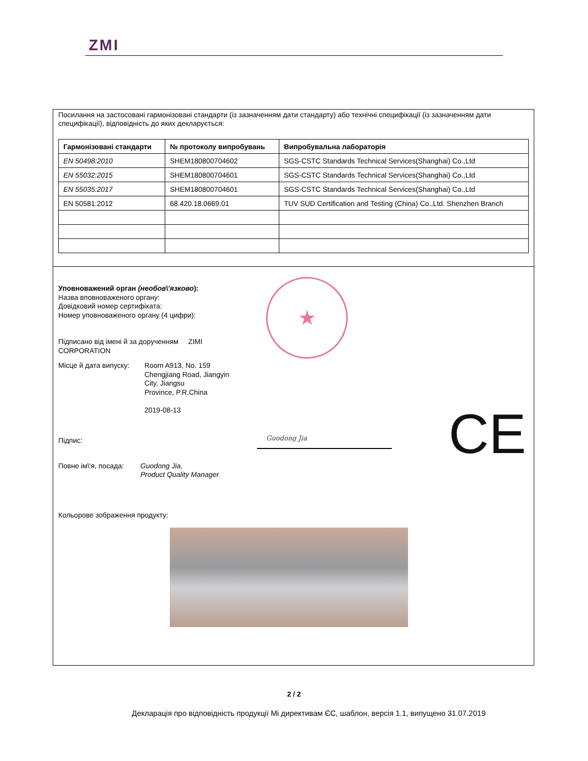ZMI
Посилання на застосовані гармонізовані стандарти (із зазначенням дати стандарту) або технічні специфікації (із зазначенням дати специфікації), відповідність до яких декларується:
| Гармонізовані стандарти | № протоколу випробувань | Випробувальна лабораторія |
| --- | --- | --- |
| EN 50498:2010 | SHEM180800704602 | SGS-CSTC Standards Technical Services(Shanghai) Co.,Ltd |
| EN 55032:2015 | SHEM180800704601 | SGS-CSTC Standards Technical Services(Shanghai) Co.,Ltd |
| EN 55035:2017 | SHEM180800704601 | SGS-CSTC Standards Technical Services(Shanghai) Co.,Ltd |
| EN 50581:2012 | 68.420.18.0669.01 | TUV SUD Certification and Testing (China) Co.,Ltd. Shenzhen Branch |
Уповноважений орган (необов\'язково):
Назва вповноваженого органу:
Довідковий номер сертифіката:
Номер уповноваженого органу (4 цифри):
Підписано від імені й за дорученням ZIMI
CORPORATION
Місце й дата випуску:
Room A913, No. 159
Chengjiang Road, Jiangyin
City, Jiangsu
Province, P.R.China
2019-08-13
Підпис:
Повне ім\'я, посада:
Guodong Jia,
Product Quality Manager
Кольорове зображення продукту:
★
CE
Guodong Jia
2 / 2
Декларація про відповідність продукції Mi директивам ЄС, шаблон, версія 1.1, випущено 31.07.2019